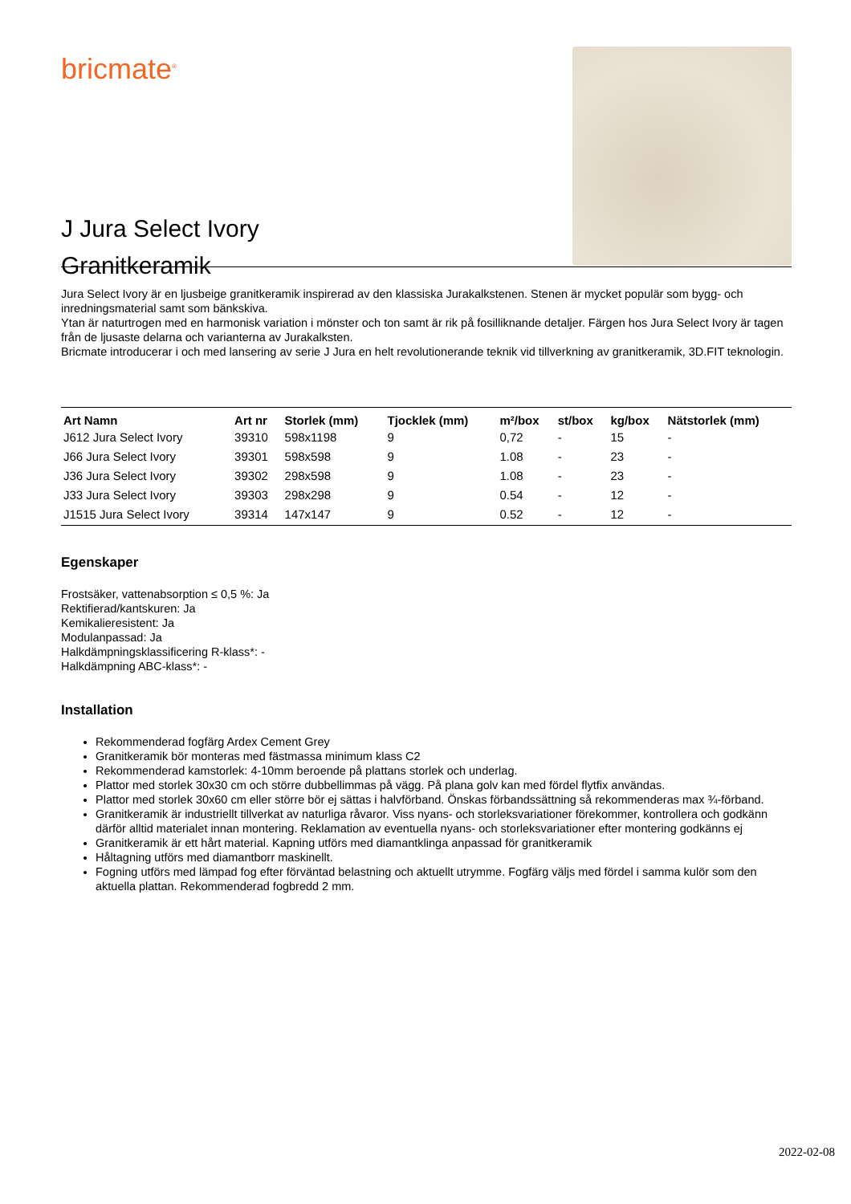bricmate<sup>®</sup>
J Jura Select Ivory
Granitkeramik
Jura Select Ivory är en ljusbeige granitkeramik inspirerad av den klassiska Jurakalkstenen. Stenen är mycket populär som bygg- och inredningsmaterial samt som bänkskiva.
Ytan är naturtrogen med en harmonisk variation i mönster och ton samt är rik på fosilliknande detaljer. Färgen hos Jura Select Ivory är tagen från de ljusaste delarna och varianterna av Jurakalksten.
Bricmate introducerar i och med lansering av serie J Jura en helt revolutionerande teknik vid tillverkning av granitkeramik, 3D.FIT teknologin.
| Art Namn | Art nr | Storlek (mm) | Tjocklek (mm) | m²/box | st/box | kg/box | Nätstorlek (mm) |
| --- | --- | --- | --- | --- | --- | --- | --- |
| J612 Jura Select Ivory | 39310 | 598x1198 | 9 | 0,72 | - | 15 | - |
| J66 Jura Select Ivory | 39301 | 598x598 | 9 | 1.08 | - | 23 | - |
| J36 Jura Select Ivory | 39302 | 298x598 | 9 | 1.08 | - | 23 | - |
| J33 Jura Select Ivory | 39303 | 298x298 | 9 | 0.54 | - | 12 | - |
| J1515 Jura Select Ivory | 39314 | 147x147 | 9 | 0.52 | - | 12 | - |
Egenskaper
Frostsäker, vattenabsorption ≤ 0,5 %: Ja
Rektifierad/kantskuren: Ja
Kemikalieresistent: Ja
Modulanpassad: Ja
Halkdämpningsklassificering R-klass*: -
Halkdämpning ABC-klass*: -
Installation
Rekommenderad fogfärg Ardex Cement Grey
Granitkeramik bör monteras med fästmassa minimum klass C2
Rekommenderad kamstorlek: 4-10mm beroende på plattans storlek och underlag.
Plattor med storlek 30x30 cm och större dubbellimmas på vägg. På plana golv kan med fördel flytfix användas.
Plattor med storlek 30x60 cm eller större bör ej sättas i halvförband. Önskas förbandssättning så rekommenderas max ¾-förband.
Granitkeramik är industriellt tillverkat av naturliga råvaror. Viss nyans- och storleksvariationer förekommer, kontrollera och godkänn därför alltid materialet innan montering. Reklamation av eventuella nyans- och storleksvariationer efter montering godkänns ej
Granitkeramik är ett hårt material. Kapning utförs med diamantklinga anpassad för granitkeramik
Håltagning utförs med diamantborr maskinellt.
Fogning utförs med lämpad fog efter förväntad belastning och aktuellt utrymme. Fogfärg väljs med fördel i samma kulör som den aktuella plattan. Rekommenderad fogbredd 2 mm.
2022-02-08